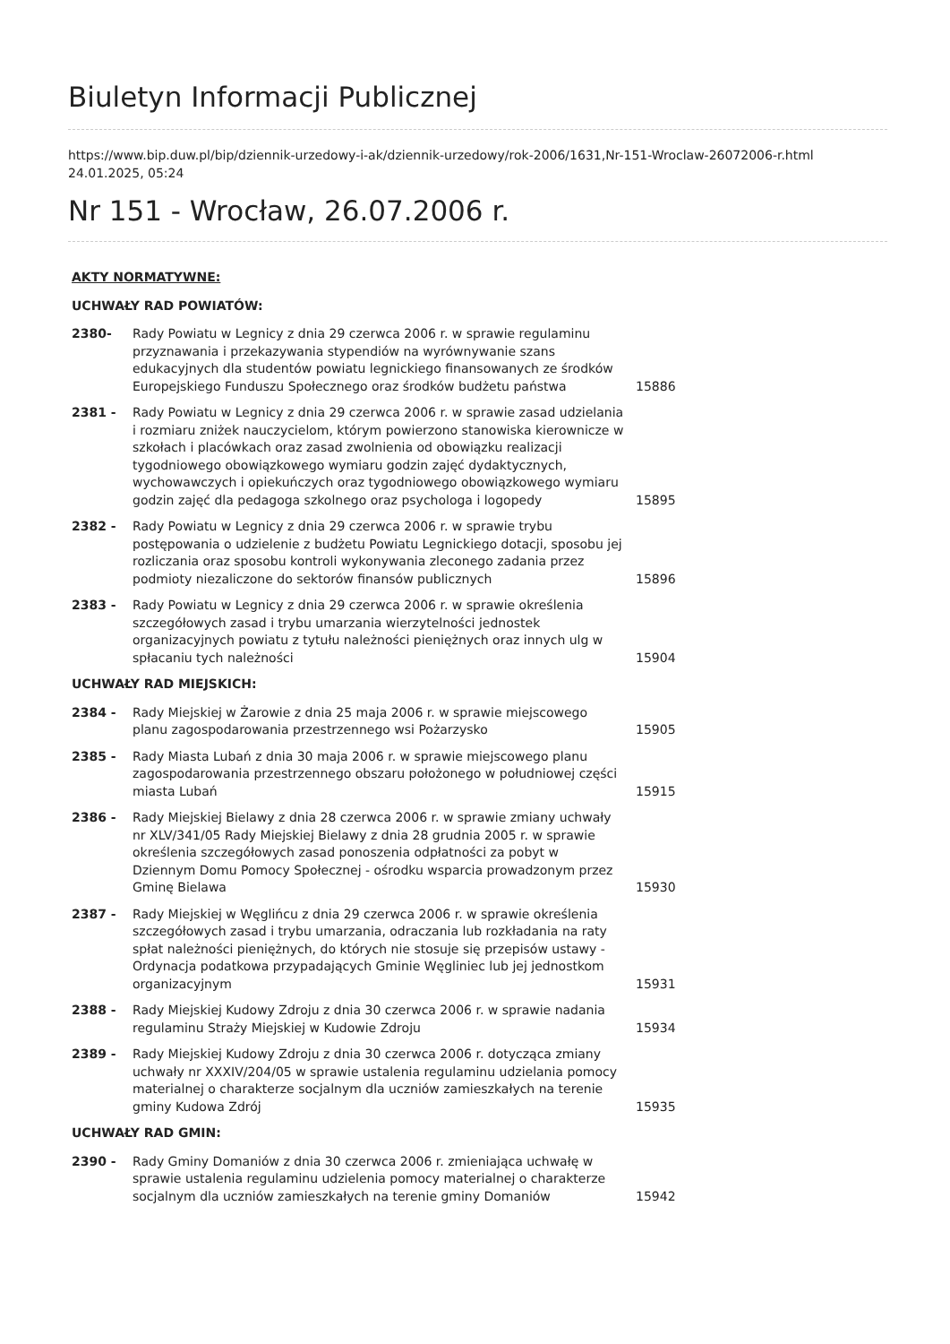Biuletyn Informacji Publicznej
https://www.bip.duw.pl/bip/dziennik-urzedowy-i-ak/dziennik-urzedowy/rok-2006/1631,Nr-151-Wroclaw-26072006-r.html
24.01.2025, 05:24
Nr 151 - Wrocław, 26.07.2006 r.
| AKTY NORMATYWNE: | | |
| UCHWAŁY RAD POWIATÓW: | | |
| 2380- | Rady Powiatu w Legnicy z dnia 29 czerwca 2006 r. w sprawie regulaminu przyznawania i przekazywania stypendiów na wyrównywanie szans edukacyjnych dla studentów powiatu legnickiego finansowanych ze środków Europejskiego Funduszu Społecznego oraz środków budżetu państwa | 15886 |
| 2381 - | Rady Powiatu w Legnicy z dnia 29 czerwca 2006 r. w sprawie zasad udzielania i rozmiaru zniżek nauczycielom, którym powierzono stanowiska kierownicze w szkołach i placówkach oraz zasad zwolnienia od obowiązku realizacji tygodniowego obowiązkowego wymiaru godzin zajęć dydaktycznych, wychowawczych i opiekuńczych oraz tygodniowego obowiązkowego wymiaru godzin zajęć dla pedagoga szkolnego oraz psychologa i logopedy | 15895 |
| 2382 - | Rady Powiatu w Legnicy z dnia 29 czerwca 2006 r. w sprawie trybu postępowania o udzielenie z budżetu Powiatu Legnickiego dotacji, sposobu jej rozliczania oraz sposobu kontroli wykonywania zleconego zadania przez podmioty niezaliczone do sektorów finansów publicznych | 15896 |
| 2383 - | Rady Powiatu w Legnicy z dnia 29 czerwca 2006 r. w sprawie określenia szczegółowych zasad i trybu umarzania wierzytelności jednostek organizacyjnych powiatu z tytułu należności pieniężnych oraz innych ulg w spłacaniu tych należności | 15904 |
| UCHWAŁY RAD MIEJSKICH: | | |
| 2384 - | Rady Miejskiej w Żarowie z dnia 25 maja 2006 r. w sprawie miejscowego planu zagospodarowania przestrzennego wsi Pożarzysko | 15905 |
| 2385 - | Rady Miasta Lubań z dnia 30 maja 2006 r. w sprawie miejscowego planu zagospodarowania przestrzennego obszaru położonego w południowej części miasta Lubań | 15915 |
| 2386 - | Rady Miejskiej Bielawy z dnia 28 czerwca 2006 r. w sprawie zmiany uchwały nr XLV/341/05 Rady Miejskiej Bielawy z dnia 28 grudnia 2005 r. w sprawie określenia szczegółowych zasad ponoszenia odpłatności za pobyt w Dziennym Domu Pomocy Społecznej - ośrodku wsparcia prowadzonym przez Gminę Bielawa | 15930 |
| 2387 - | Rady Miejskiej w Węglińcu z dnia 29 czerwca 2006 r. w sprawie określenia szczegółowych zasad i trybu umarzania, odraczania lub rozkładania na raty spłat należności pieniężnych, do których nie stosuje się przepisów ustawy - Ordynacja podatkowa przypadających Gminie Węgliniec lub jej jednostkom organizacyjnym | 15931 |
| 2388 - | Rady Miejskiej Kudowy Zdroju z dnia 30 czerwca 2006 r. w sprawie nadania regulaminu Straży Miejskiej w Kudowie Zdroju | 15934 |
| 2389 - | Rady Miejskiej Kudowy Zdroju z dnia 30 czerwca 2006 r. dotycząca zmiany uchwały nr XXXIV/204/05 w sprawie ustalenia regulaminu udzielania pomocy materialnej o charakterze socjalnym dla uczniów zamieszkałych na terenie gminy Kudowa Zdrój | 15935 |
| UCHWAŁY RAD GMIN: | | |
| 2390 - | Rady Gminy Domaniów z dnia 30 czerwca 2006 r. zmieniająca uchwałę w sprawie ustalenia regulaminu udzielenia pomocy materialnej o charakterze socjalnym dla uczniów zamieszkałych na terenie gminy Domaniów | 15942 |